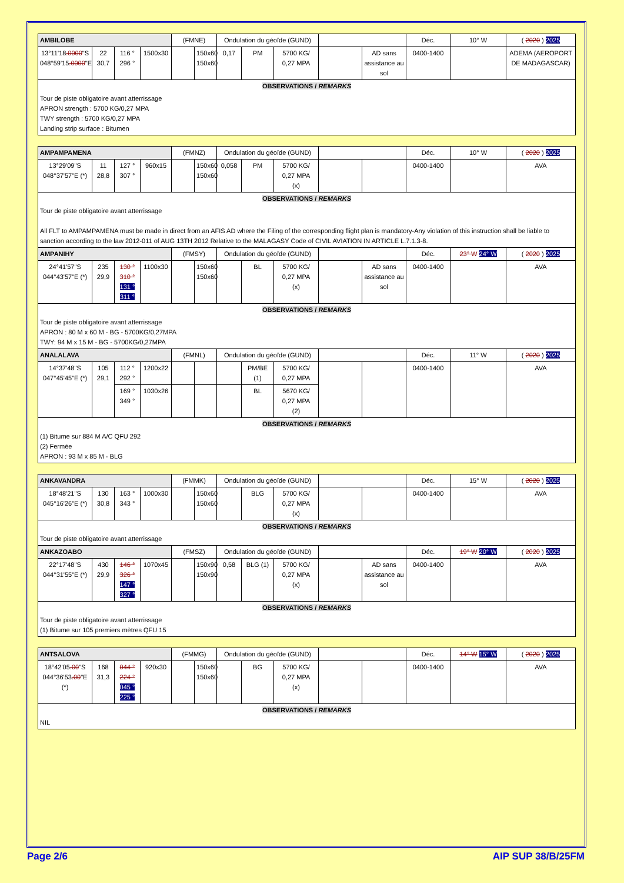| AMBILOBE | | | | (FMNE) | | Ondulation du géoïde (GUND) | | | | | Déc. | 10° W | ( 2020 ) 2025 |
| 13°11'18 .0000 "S 048°59'15 .0000 "E | 22 30,7 | 116 ° 296 ° | 1500x30 | | 150x60 150x60 | 0,17 | PM | 5700 KG/ 0,27 MPA | | AD sans assistance au sol | 0400-1400 | | ADEMA (AEROPORT DE MADAGASCAR) |
| OBSERVATIONS / REMARKS | | | | | | | | | | | | | |
| Tour de piste obligatoire avant atterrissage APRON strength : 5700 KG/0,27 MPA TWY strength : 5700 KG/0,27 MPA Landing strip surface : Bitumen | | | | | | | | | | | | | |
| AMPAMPAMENA | | | | (FMNZ) | | Ondulation du géoïde (GUND) | | | | | Déc. | 10° W | ( 2020 ) 2025 |
| 13°29'09"S 048°37'57"E (*) | 11 28,8 | 127 ° 307 ° | 960x15 | | 150x60 150x60 | 0,058 | PM | 5700 KG/ 0,27 MPA (x) | | | 0400-1400 | | AVA |
| OBSERVATIONS / REMARKS | | | | | | | | | | | | | |
| Tour de piste obligatoire avant atterrissage All FLT to AMPAMPAMENA must be made in direct from an AFIS AD where the Filing of the corresponding flight plan is mandatory-Any violation of this instruction shall be liable to sanction according to the law 2012-011 of AUG 13TH 2012 Relative to the MALAGASY Code of CIVIL AVIATION IN ARTICLE L.7.1.3-8. | | | | | | | | | | | | | |
| AMPANIHY | | | | (FMSY) | | Ondulation du géoïde (GUND) | | | | | Déc. | 23° W 24° W | ( 2020 ) 2025 |
| 24°41'57"S 044°43'57"E (*) | 235 29,9 | 130 ° 310 ° 131 ° 311 ° | 1100x30 | | 150x60 150x60 | | BL | 5700 KG/ 0,27 MPA (x) | | AD sans assistance au sol | 0400-1400 | | AVA |
| OBSERVATIONS / REMARKS | | | | | | | | | | | | | |
| Tour de piste obligatoire avant atterrissage APRON : 80 M x 60 M - BG - 5700KG/0,27MPA TWY: 94 M x 15 M - BG - 5700KG/0,27MPA | | | | | | | | | | | | | |
| ANALALAVA | | | | (FMNL) | | Ondulation du géoïde (GUND) | | | | | Déc. | 11° W | ( 2020 ) 2025 |
| 14°37'48"S 047°45'45"E (*) | 105 29,1 | 112 ° 292 ° | 1200x22 | | | | PM/BE (1) | 5700 KG/ 0,27 MPA | | | 0400-1400 | | AVA |
| | | 169 ° 349 ° | 1030x26 | | | | BL | 5670 KG/ 0,27 MPA (2) | | | | | |
| OBSERVATIONS / REMARKS | | | | | | | | | | | | | |
| (1) Bitume sur 884 M A/C QFU 292 (2) Fermée APRON : 93 M x 85 M - BLG | | | | | | | | | | | | | |
| ANKAVANDRA | | | | (FMMK) | | Ondulation du géoïde (GUND) | | | | | Déc. | 15° W | ( 2020 ) 2025 |
| 18°48'21"S 045°16'26"E (*) | 130 30,8 | 163 ° 343 ° | 1000x30 | | 150x60 150x60 | | BLG | 5700 KG/ 0,27 MPA (x) | | | 0400-1400 | | AVA |
| OBSERVATIONS / REMARKS | | | | | | | | | | | | | |
| Tour de piste obligatoire avant atterrissage | | | | | | | | | | | | | |
| ANKAZOABO | | | | (FMSZ) | | Ondulation du géoïde (GUND) | | | | | Déc. | 19° W 20° W | ( 2020 ) 2025 |
| 22°17'48"S 044°31'55"E (*) | 430 29,9 | 146 ° 326 ° 147 ° 327 ° | 1070x45 | | 150x90 150x90 | 0,58 | BLG (1) | 5700 KG/ 0,27 MPA (x) | | AD sans assistance au sol | 0400-1400 | | AVA |
| OBSERVATIONS / REMARKS | | | | | | | | | | | | | |
| Tour de piste obligatoire avant atterrissage (1) Bitume sur 105 premiers mètres QFU 15 | | | | | | | | | | | | | |
| ANTSALOVA | | | | (FMMG) | | Ondulation du géoïde (GUND) | | | | | Déc. | 14° W 15° W | ( 2020 ) 2025 |
| 18°42'05 .00 "S 044°36'53 .00 "E (*) | 168 31,3 | 044 ° 224 ° 045 ° 225 ° | 920x30 | | 150x60 150x60 | | BG | 5700 KG/ 0,27 MPA (x) | | | 0400-1400 | | AVA |
| OBSERVATIONS / REMARKS | | | | | | | | | | | | | |
| NIL | | | | | | | | | | | | | |
Page 2/6 AIP SUP 38/B/25FM